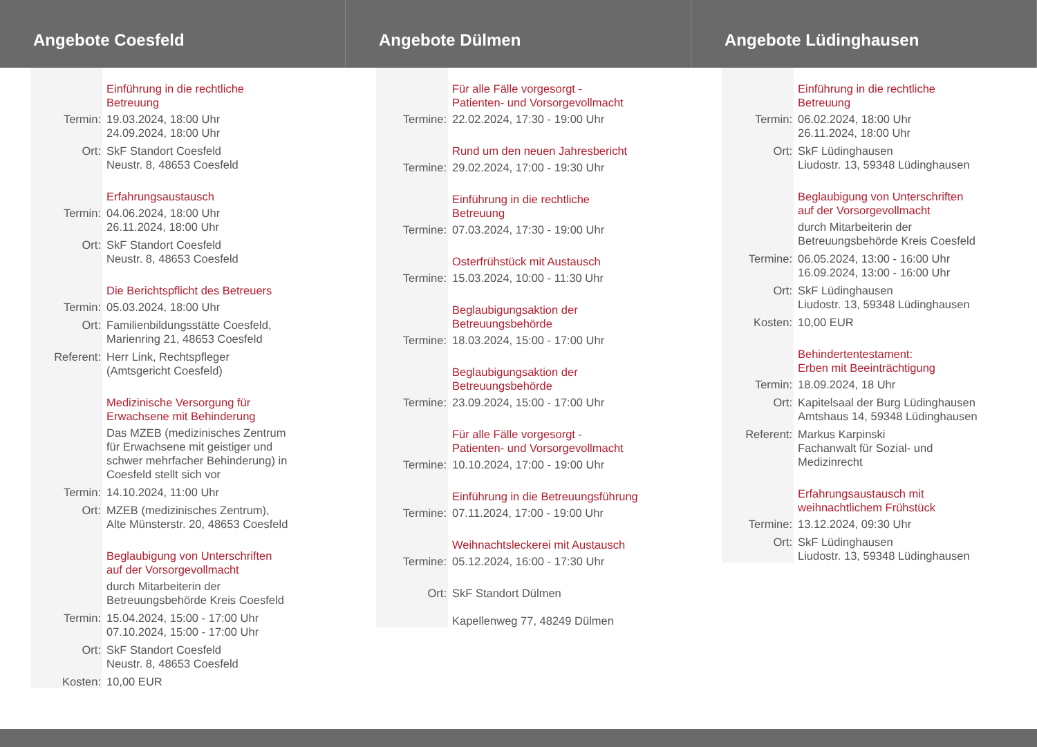Angebote Coesfeld
Einführung in die rechtliche
Betreuung
Termin: 19.03.2024, 18:00 Uhr
24.09.2024, 18:00 Uhr
Ort: SkF Standort Coesfeld
Neustr. 8, 48653 Coesfeld
Erfahrungsaustausch
Termin: 04.06.2024, 18:00 Uhr
26.11.2024, 18:00 Uhr
Ort: SkF Standort Coesfeld
Neustr. 8, 48653 Coesfeld
Die Berichtspflicht des Betreuers
Termin: 05.03.2024, 18:00 Uhr
Ort: Familienbildungsstätte Coesfeld,
Marienring 21, 48653 Coesfeld
Referent: Herr Link, Rechtspfleger
(Amtsgericht Coesfeld)
Medizinische Versorgung für
Erwachsene mit Behinderung
Das MZEB (medizinisches Zentrum
für Erwachsene mit geistiger und
schwer mehrfacher Behinderung) in
Coesfeld stellt sich vor
Termin: 14.10.2024, 11:00 Uhr
Ort: MZEB (medizinisches Zentrum),
Alte Münsterstr. 20, 48653 Coesfeld
Beglaubigung von Unterschriften
auf der Vorsorgevollmacht
durch Mitarbeiterin der
Betreuungsbehörde Kreis Coesfeld
Termin: 15.04.2024, 15:00 - 17:00 Uhr
07.10.2024, 15:00 - 17:00 Uhr
Ort: SkF Standort Coesfeld
Neustr. 8, 48653 Coesfeld
Kosten: 10,00 EUR
Angebote Dülmen
Für alle Fälle vorgesorgt -
Patienten- und Vorsorgevollmacht
Termine: 22.02.2024, 17:30 - 19:00 Uhr
Rund um den neuen Jahresbericht
Termine: 29.02.2024, 17:00 - 19:30 Uhr
Einführung in die rechtliche
Betreuung
Termine: 07.03.2024, 17:30 - 19:00 Uhr
Osterfrühstück mit Austausch
Termine: 15.03.2024, 10:00 - 11:30 Uhr
Beglaubigungsaktion der
Betreuungsbehörde
Termine: 18.03.2024, 15:00 - 17:00 Uhr
Beglaubigungsaktion der
Betreuungsbehörde
Termine: 23.09.2024, 15:00 - 17:00 Uhr
Für alle Fälle vorgesorgt -
Patienten- und Vorsorgevollmacht
Termine: 10.10.2024, 17:00 - 19:00 Uhr
Einführung in die Betreuungsführung
Termine: 07.11.2024, 17:00 - 19:00 Uhr
Weihnachtsleckerei mit Austausch
Termine: 05.12.2024, 16:00 - 17:30 Uhr
Ort: SkF Standort Dülmen
Kapellenweg 77, 48249 Dülmen
Angebote Lüdinghausen
Einführung in die rechtliche
Betreuung
Termin: 06.02.2024, 18:00 Uhr
26.11.2024, 18:00 Uhr
Ort: SkF Lüdinghausen
Liudostr. 13, 59348 Lüdinghausen
Beglaubigung von Unterschriften
auf der Vorsorgevollmacht
durch Mitarbeiterin der
Betreuungsbehörde Kreis Coesfeld
Termine: 06.05.2024, 13:00 - 16:00 Uhr
16.09.2024, 13:00 - 16:00 Uhr
Ort: SkF Lüdinghausen
Liudostr. 13, 59348 Lüdinghausen
Kosten: 10,00 EUR
Behindertentestament:
Erben mit Beeinträchtigung
Termin: 18.09.2024, 18 Uhr
Ort: Kapitelsaal der Burg Lüdinghausen
Amtshaus 14, 59348 Lüdinghausen
Referent: Markus Karpinski
Fachanwalt für Sozial- und
Medizinrecht
Erfahrungsaustausch mit
weihnachtlichem Frühstück
Termine: 13.12.2024, 09:30 Uhr
Ort: SkF Lüdinghausen
Liudostr. 13, 59348 Lüdinghausen